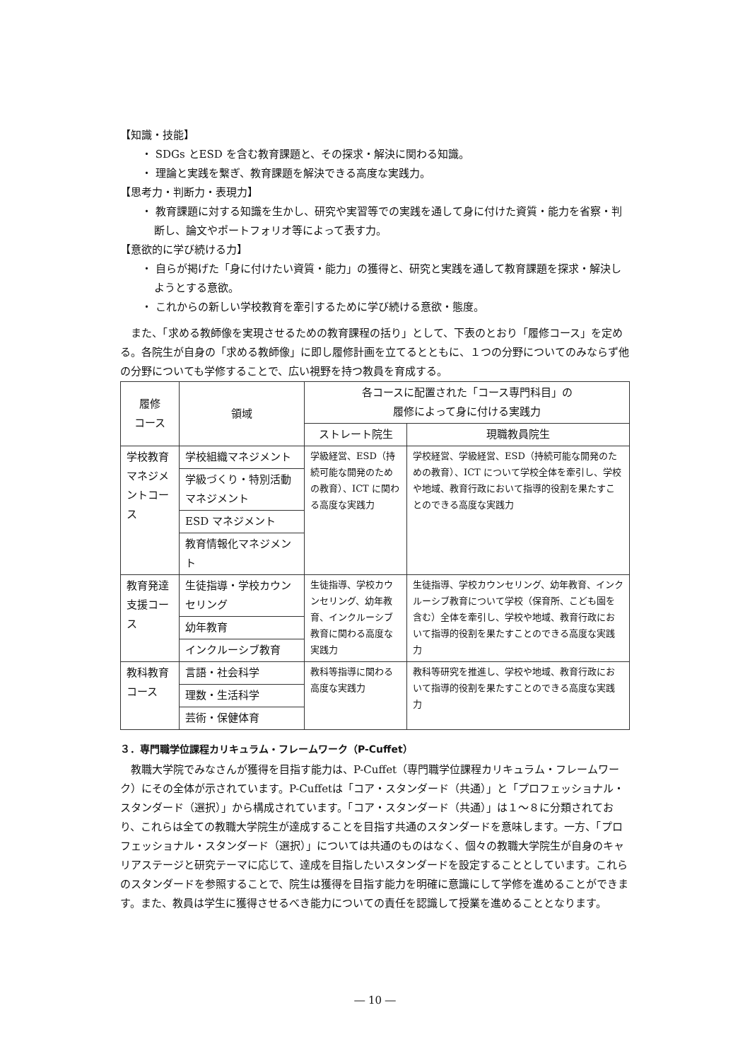【知識・技能】
・ SDGs とESD を含む教育課題と、その探求・解決に関わる知識。
・ 理論と実践を繋ぎ、教育課題を解決できる高度な実践力。
【思考力・判断力・表現力】
・ 教育課題に対する知識を生かし、研究や実習等での実践を通して身に付けた資質・能力を省察・判断し、論文やポートフォリオ等によって表す力。
【意欲的に学び続ける力】
・ 自らが掲げた「身に付けたい資質・能力」の獲得と、研究と実践を通して教育課題を探求・解決しようとする意欲。
・ これからの新しい学校教育を牽引するために学び続ける意欲・態度。
また、「求める教師像を実現させるための教育課程の括り」として、下表のとおり「履修コース」を定める。各院生が自身の「求める教師像」に即し履修計画を立てるとともに、１つの分野についてのみならず他の分野についても学修することで、広い視野を持つ教員を育成する。
| 履修 コース | 領域 | 各コースに配置された「コース専門科目」の 履修によって身に付ける実践力 | |
| --- | --- | --- | --- |
| | | ストレート院生 | 現職教員院生 |
| 学校教育マネジメントコース | 学校組織マネジメント | 学級経営、ESD（持続可能な開発のための教育）、ICT に関わる高度な実践力 | 学校経営、学級経営、ESD（持続可能な開発のための教育）、ICT について学校全体を牽引し、学校や地域、教育行政において指導的役割を果たすことのできる高度な実践力 |
| | 学級づくり・特別活動マネジメント | | |
| | ESD マネジメント | | |
| | 教育情報化マネジメント | | |
| 教育発達支援コース | 生徒指導・学校カウンセリング | 生徒指導、学校カウンセリング、幼年教育、インクルーシブ教育に関わる高度な実践力 | 生徒指導、学校カウンセリング、幼年教育、インクルーシブ教育について学校（保育所、こども園を含む）全体を牽引し、学校や地域、教育行政において指導的役割を果たすことのできる高度な実践力 |
| | 幼年教育 | | |
| | インクルーシブ教育 | | |
| 教科教育コース | 言語・社会科学 | 教科等指導に関わる高度な実践力 | 教科等研究を推進し、学校や地域、教育行政において指導的役割を果たすことのできる高度な実践力 |
| | 理数・生活科学 | | |
| | 芸術・保健体育 | | |
３．専門職学位課程カリキュラム・フレームワーク（P-Cuffet）
教職大学院でみなさんが獲得を目指す能力は、P-Cuffet（専門職学位課程カリキュラム・フレームワーク）にその全体が示されています。P-Cuffetは「コア・スタンダード（共通）」と「プロフェッショナル・スタンダード（選択）」から構成されています。「コア・スタンダード（共通）」は１～８に分類されており、これらは全ての教職大学院生が達成することを目指す共通のスタンダードを意味します。一方、「プロフェッショナル・スタンダード（選択）」については共通のものはなく、個々の教職大学院生が自身のキャリアステージと研究テーマに応じて、達成を目指したいスタンダードを設定することとしています。これらのスタンダードを参照することで、院生は獲得を目指す能力を明確に意識にして学修を進めることができます。また、教員は学生に獲得させるべき能力についての責任を認識して授業を進めることとなります。
― 10 ―